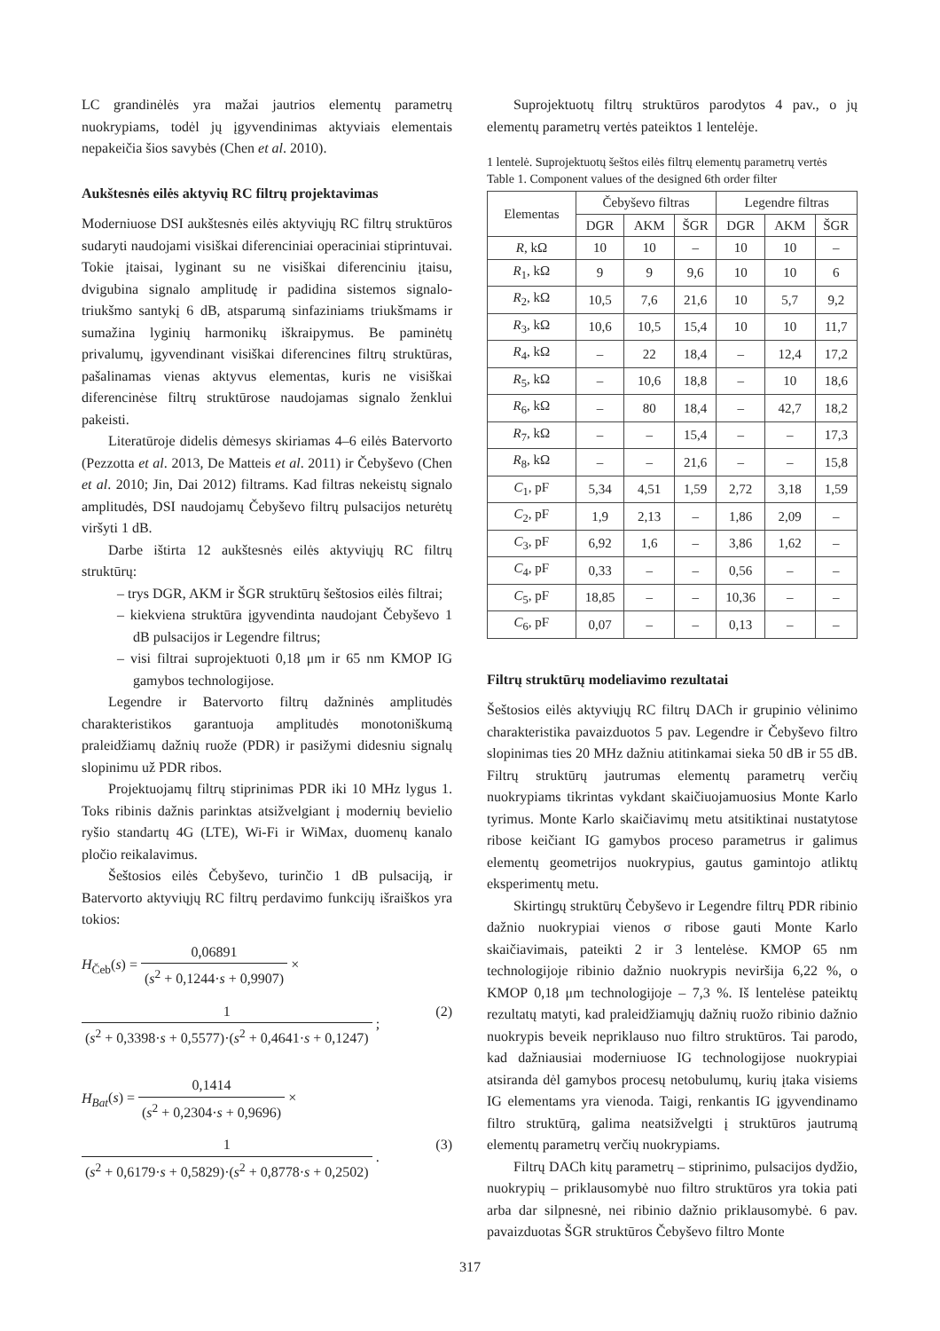LC grandinėlės yra mažai jautrios elementų parametrų nuokrypiams, todėl jų įgyvendinimas aktyviais elementais nepakeičia šios savybės (Chen et al. 2010).
Aukštesnės eilės aktyvių RC filtrų projektavimas
Moderniuose DSI aukštesnės eilės aktyviųjų RC filtrų struktūros sudaryti naudojami visiškai diferenciniai operaciniai stiprintuvai. Tokie įtaisai, lyginant su ne visiškai diferenciniu įtaisu, dvigubina signalo amplitudę ir padidina sistemos signalo-triukšmo santykį 6 dB, atsparumą sinfaziniams triukšmams ir sumažina lyginių harmonikų iškraipymus. Be paminėtų privalumų, įgyvendinant visiškai diferencines filtrų struktūras, pašalinamas vienas aktyvus elementas, kuris ne visiškai diferencinėse filtrų struktūrose naudojamas signalo ženklui pakeisti.
Literatūroje didelis dėmesys skiriamas 4–6 eilės Batervorto (Pezzotta et al. 2013, De Matteis et al. 2011) ir Čebyševo (Chen et al. 2010; Jin, Dai 2012) filtrams. Kad filtras nekeistų signalo amplitudės, DSI naudojamų Čebyševo filtrų pulsacijos neturėtų viršyti 1 dB.
Darbe ištirta 12 aukštesnės eilės aktyviųjų RC filtrų struktūrų:
– trys DGR, AKM ir ŠGR struktūrų šeštosios eilės filtrai;
– kiekviena struktūra įgyvendinta naudojant Čebyševo 1 dB pulsacijos ir Legendre filtrus;
– visi filtrai suprojektuoti 0,18 μm ir 65 nm KMOP IG gamybos technologijose.
Legendre ir Batervorto filtrų dažninės amplitudės charakteristikos garantuoja amplitudės monotoniškumą praleidžiamų dažnių ruože (PDR) ir pasižymi didesniu signalų slopinimu už PDR ribos.
Projektuojamų filtrų stiprinimas PDR iki 10 MHz lygus 1. Toks ribinis dažnis parinktas atsižvelgiant į modernių bevielio ryšio standartų 4G (LTE), Wi-Fi ir WiMax, duomenų kanalo pločio reikalavimus.
Šeštosios eilės Čebyševo, turinčio 1 dB pulsaciją, ir Batervorto aktyviųjų RC filtrų perdavimo funkcijų išraiškos yra tokios:
H<sub>Čeb</sub>(s) = 0,06891 (s<sup>2</sup> + 0,1244·s + 0,9907) ×
1 (s<sup>2</sup> + 0,3398·s + 0,5577)·(s<sup>2</sup> + 0,4641·s + 0,1247) ; (2)
H<sub>Bat</sub>(s) = 0,1414 (s<sup>2</sup> + 0,2304·s + 0,9696) ×
1 (s<sup>2</sup> + 0,6179·s + 0,5829)·(s<sup>2</sup> + 0,8778·s + 0,2502) . (3)
Suprojektuotų filtrų struktūros parodytos 4 pav., o jų elementų parametrų vertės pateiktos 1 lentelėje.
1 lentelė. Suprojektuotų šeštos eilės filtrų elementų parametrų vertės
Table 1. Component values of the designed 6th order filter
| Elementas | Čebyševo filtras | | | Legendre filtras | | |
| --- | --- | --- | --- | --- | --- | --- |
| | DGR | AKM | ŠGR | DGR | AKM | ŠGR |
| R , kΩ | 10 | 10 | – | 10 | 10 | – |
| R<sub>1</sub>, kΩ | 9 | 9 | 9,6 | 10 | 10 | 6 |
| R<sub>2</sub>, kΩ | 10,5 | 7,6 | 21,6 | 10 | 5,7 | 9,2 |
| R<sub>3</sub>, kΩ | 10,6 | 10,5 | 15,4 | 10 | 10 | 11,7 |
| R<sub>4</sub>, kΩ | – | 22 | 18,4 | – | 12,4 | 17,2 |
| R<sub>5</sub>, kΩ | – | 10,6 | 18,8 | – | 10 | 18,6 |
| R<sub>6</sub>, kΩ | – | 80 | 18,4 | – | 42,7 | 18,2 |
| R<sub>7</sub>, kΩ | – | – | 15,4 | – | – | 17,3 |
| R<sub>8</sub>, kΩ | – | – | 21,6 | – | – | 15,8 |
| C<sub>1</sub>, pF | 5,34 | 4,51 | 1,59 | 2,72 | 3,18 | 1,59 |
| C<sub>2</sub>, pF | 1,9 | 2,13 | – | 1,86 | 2,09 | – |
| C<sub>3</sub>, pF | 6,92 | 1,6 | – | 3,86 | 1,62 | – |
| C<sub>4</sub>, pF | 0,33 | – | – | 0,56 | – | – |
| C<sub>5</sub>, pF | 18,85 | – | – | 10,36 | – | – |
| C<sub>6</sub>, pF | 0,07 | – | – | 0,13 | – | – |
Filtrų struktūrų modeliavimo rezultatai
Šeštosios eilės aktyviųjų RC filtrų DACh ir grupinio vėlinimo charakteristika pavaizduotos 5 pav. Legendre ir Čebyševo filtro slopinimas ties 20 MHz dažniu atitinkamai sieka 50 dB ir 55 dB. Filtrų struktūrų jautrumas elementų parametrų verčių nuokrypiams tikrintas vykdant skaičiuojamuosius Monte Karlo tyrimus. Monte Karlo skaičiavimų metu atsitiktinai nustatytose ribose keičiant IG gamybos proceso parametrus ir galimus elementų geometrijos nuokrypius, gautus gamintojo atliktų eksperimentų metu.
Skirtingų struktūrų Čebyševo ir Legendre filtrų PDR ribinio dažnio nuokrypiai vienos σ ribose gauti Monte Karlo skaičiavimais, pateikti 2 ir 3 lentelėse. KMOP 65 nm technologijoje ribinio dažnio nuokrypis neviršija 6,22 %, o KMOP 0,18 μm technologijoje – 7,3 %. Iš lentelėse pateiktų rezultatų matyti, kad praleidžiamųjų dažnių ruožo ribinio dažnio nuokrypis beveik nepriklauso nuo filtro struktūros. Tai parodo, kad dažniausiai moderniuose IG technologijose nuokrypiai atsiranda dėl gamybos procesų netobulumų, kurių įtaka visiems IG elementams yra vienoda. Taigi, renkantis IG įgyvendinamo filtro struktūrą, galima neatsižvelgti į struktūros jautrumą elementų parametrų verčių nuokrypiams.
Filtrų DACh kitų parametrų – stiprinimo, pulsacijos dydžio, nuokrypių – priklausomybė nuo filtro struktūros yra tokia pati arba dar silpnesnė, nei ribinio dažnio priklausomybė. 6 pav. pavaizduotas ŠGR struktūros Čebyševo filtro Monte
317